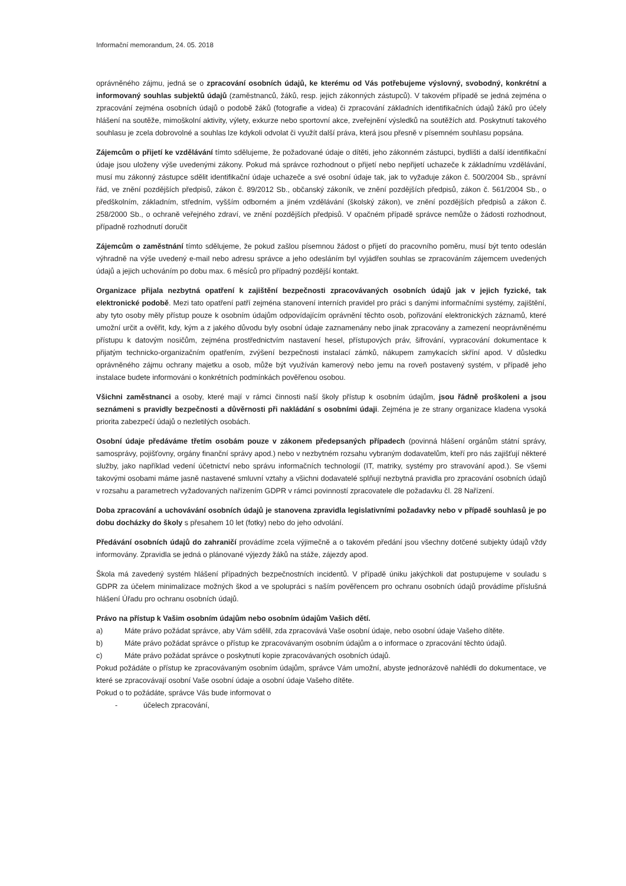Informační memorandum, 24. 05. 2018
oprávněného zájmu, jedná se o zpracování osobních údajů, ke kterému od Vás potřebujeme výslovný, svobodný, konkrétní a informovaný souhlas subjektů údajů (zaměstnanců, žáků, resp. jejich zákonných zástupců). V takovém případě se jedná zejména o zpracování zejména osobních údajů o podobě žáků (fotografie a videa) či zpracování základních identifikačních údajů žáků pro účely hlášení na soutěže, mimoškolní aktivity, výlety, exkurze nebo sportovní akce, zveřejnění výsledků na soutěžích atd. Poskytnutí takového souhlasu je zcela dobrovolné a souhlas lze kdykoli odvolat či využít další práva, která jsou přesně v písemném souhlasu popsána.
Zájemcům o přijetí ke vzdělávání tímto sdělujeme, že požadované údaje o dítěti, jeho zákonném zástupci, bydlišti a další identifikační údaje jsou uloženy výše uvedenými zákony. Pokud má správce rozhodnout o přijetí nebo nepřijetí uchazeče k základnímu vzdělávání, musí mu zákonný zástupce sdělit identifikační údaje uchazeče a své osobní údaje tak, jak to vyžaduje zákon č. 500/2004 Sb., správní řád, ve znění pozdějších předpisů, zákon č. 89/2012 Sb., občanský zákoník, ve znění pozdějších předpisů, zákon č. 561/2004 Sb., o předškolním, základním, středním, vyšším odborném a jiném vzdělávání (školský zákon), ve znění pozdějších předpisů a zákon č. 258/2000 Sb., o ochraně veřejného zdraví, ve znění pozdějších předpisů. V opačném případě správce nemůže o žádosti rozhodnout, případně rozhodnutí doručit
Zájemcům o zaměstnání tímto sdělujeme, že pokud zašlou písemnou žádost o přijetí do pracovního poměru, musí být tento odeslán výhradně na výše uvedený e-mail nebo adresu správce a jeho odesláním byl vyjádřen souhlas se zpracováním zájemcem uvedených údajů a jejich uchováním po dobu max. 6 měsíců pro případný pozdější kontakt.
Organizace přijala nezbytná opatření k zajištění bezpečnosti zpracovávaných osobních údajů jak v jejich fyzické, tak elektronické podobě. Mezi tato opatření patří zejména stanovení interních pravidel pro práci s danými informačními systémy, zajištění, aby tyto osoby měly přístup pouze k osobním údajům odpovídajícím oprávnění těchto osob, pořizování elektronických záznamů, které umožní určit a ověřit, kdy, kým a z jakého důvodu byly osobní údaje zaznamenány nebo jinak zpracovány a zamezení neoprávněnému přístupu k datovým nosičům, zejména prostřednictvím nastavení hesel, přístupových práv, šifrování, vypracování dokumentace k přijatým technicko-organizačním opatřením, zvýšení bezpečnosti instalací zámků, nákupem zamykacích skříní apod. V důsledku oprávněného zájmu ochrany majetku a osob, může být využíván kamerový nebo jemu na roveň postavený systém, v případě jeho instalace budete informováni o konkrétních podmínkách pověřenou osobou.
Všichni zaměstnanci a osoby, které mají v rámci činnosti naší školy přístup k osobním údajům, jsou řádně proškoleni a jsou seznámeni s pravidly bezpečnosti a důvěrnosti při nakládání s osobními údaji. Zejména je ze strany organizace kladena vysoká priorita zabezpečí údajů o nezletilých osobách.
Osobní údaje předáváme třetím osobám pouze v zákonem předepsaných případech (povinná hlášení orgánům státní správy, samosprávy, pojišťovny, orgány finanční správy apod.) nebo v nezbytném rozsahu vybraným dodavatelům, kteří pro nás zajišťují některé služby, jako například vedení účetnictví nebo správu informačních technologií (IT, matriky, systémy pro stravování apod.). Se všemi takovými osobami máme jasně nastavené smluvní vztahy a všichni dodavatelé splňují nezbytná pravidla pro zpracování osobních údajů v rozsahu a parametrech vyžadovaných nařízením GDPR v rámci povinností zpracovatele dle požadavku čl. 28 Nařízení.
Doba zpracování a uchovávání osobních údajů je stanovena zpravidla legislativními požadavky nebo v případě souhlasů je po dobu docházky do školy s přesahem 10 let (fotky) nebo do jeho odvolání.
Předávání osobních údajů do zahraničí provádíme zcela výjimečně a o takovém předání jsou všechny dotčené subjekty údajů vždy informovány. Zpravidla se jedná o plánované výjezdy žáků na stáže, zájezdy apod.
Škola má zavedený systém hlášení případných bezpečnostních incidentů. V případě úniku jakýchkoli dat postupujeme v souladu s GDPR za účelem minimalizace možných škod a ve spolupráci s naším pověřencem pro ochranu osobních údajů provádíme příslušná hlášení Úřadu pro ochranu osobních údajů.
Právo na přístup k Vašim osobním údajům nebo osobním údajům Vašich dětí.
a) Máte právo požádat správce, aby Vám sdělil, zda zpracovává Vaše osobní údaje, nebo osobní údaje Vašeho dítěte.
b) Máte právo požádat správce o přístup ke zpracovávaným osobním údajům a o informace o zpracování těchto údajů.
c) Máte právo požádat správce o poskytnutí kopie zpracovávaných osobních údajů.
Pokud požádáte o přístup ke zpracovávaným osobním údajům, správce Vám umožní, abyste jednorázově nahlédli do dokumentace, ve které se zpracovávají osobní Vaše osobní údaje a osobní údaje Vašeho dítěte.
Pokud o to požádáte, správce Vás bude informovat o
- účelech zpracování,